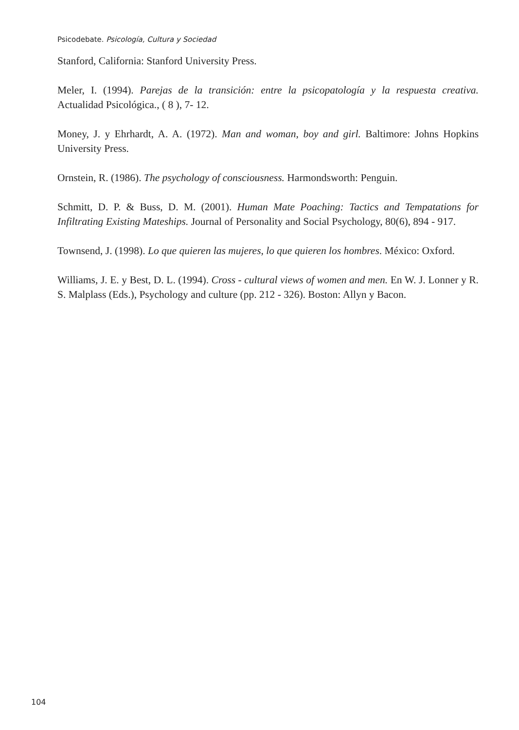Psicodebate. Psicología, Cultura y Sociedad
Stanford, California: Stanford University Press.
Meler, I. (1994). Parejas de la transición: entre la psicopatología y la respuesta creativa. Actualidad Psicológica., ( 8 ), 7- 12.
Money, J. y Ehrhardt, A. A. (1972). Man and woman, boy and girl. Baltimore: Johns Hopkins University Press.
Ornstein, R. (1986). The psychology of consciousness. Harmondsworth: Penguin.
Schmitt, D. P. & Buss, D. M. (2001). Human Mate Poaching: Tactics and Tempatations for Infiltrating Existing Mateships. Journal of Personality and Social Psychology, 80(6), 894 - 917.
Townsend, J. (1998). Lo que quieren las mujeres, lo que quieren los hombres. México: Oxford.
Williams, J. E. y Best, D. L. (1994). Cross - cultural views of women and men. En W. J. Lonner y R. S. Malplass (Eds.), Psychology and culture (pp. 212 - 326). Boston: Allyn y Bacon.
104